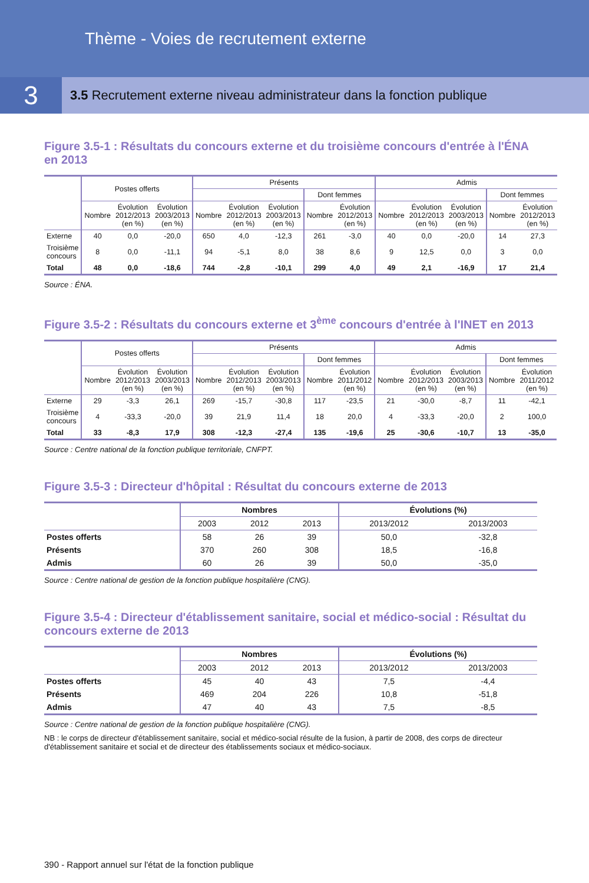Thème - Voies de recrutement externe
3
3.5 Recrutement externe niveau administrateur dans la fonction publique
Figure 3.5-1 : Résultats du concours externe et du troisième concours d'entrée à l'ÉNA en 2013
| | Postes offerts | | | Présents | | | | | Admis | | | | |
| --- | --- | --- | --- | --- | --- | --- | --- | --- | --- | --- | --- | --- | --- |
| | | | | | | | Dont femmes | | | | | Dont femmes | |
| | Nombre | Évolution 2012/2013 (en %) | Évolution 2003/2013 (en %) | Nombre | Évolution 2012/2013 (en %) | Évolution 2003/2013 (en %) | Nombre | Évolution 2012/2013 (en %) | Nombre | Évolution 2012/2013 (en %) | Évolution 2003/2013 (en %) | Nombre | Évolution 2012/2013 (en %) |
| Externe | 40 | 0,0 | -20,0 | 650 | 4,0 | -12,3 | 261 | -3,0 | 40 | 0,0 | -20,0 | 14 | 27,3 |
| Troisième concours | 8 | 0,0 | -11,1 | 94 | -5,1 | 8,0 | 38 | 8,6 | 9 | 12,5 | 0,0 | 3 | 0,0 |
| Total | 48 | 0,0 | -18,6 | 744 | -2,8 | -10,1 | 299 | 4,0 | 49 | 2,1 | -16,9 | 17 | 21,4 |
Source : ÉNA.
Figure 3.5-2 : Résultats du concours externe et 3<sup>ème</sup> concours d'entrée à l'INET en 2013
| | Postes offerts | | | Présents | | | | | Admis | | | | |
| --- | --- | --- | --- | --- | --- | --- | --- | --- | --- | --- | --- | --- | --- |
| | | | | | | | Dont femmes | | | | | Dont femmes | |
| | Nombre | Évolution 2012/2013 (en %) | Évolution 2003/2013 (en %) | Nombre | Évolution 2012/2013 (en %) | Évolution 2003/2013 (en %) | Nombre | Évolution 2011/2012 (en %) | Nombre | Évolution 2012/2013 (en %) | Évolution 2003/2013 (en %) | Nombre | Évolution 2011/2012 (en %) |
| Externe | 29 | -3,3 | 26,1 | 269 | -15,7 | -30,8 | 117 | -23,5 | 21 | -30,0 | -8,7 | 11 | -42,1 |
| Troisième concours | 4 | -33,3 | -20,0 | 39 | 21,9 | 11,4 | 18 | 20,0 | 4 | -33,3 | -20,0 | 2 | 100,0 |
| Total | 33 | -8,3 | 17,9 | 308 | -12,3 | -27,4 | 135 | -19,6 | 25 | -30,6 | -10,7 | 13 | -35,0 |
Source : Centre national de la fonction publique territoriale, CNFPT.
Figure 3.5-3 : Directeur d'hôpital : Résultat du concours externe de 2013
| | Nombres | | | Évolutions (%) | |
| --- | --- | --- | --- | --- | --- |
| | 2003 | 2012 | 2013 | 2013/2012 | 2013/2003 |
| Postes offerts | 58 | 26 | 39 | 50,0 | -32,8 |
| Présents | 370 | 260 | 308 | 18,5 | -16,8 |
| Admis | 60 | 26 | 39 | 50,0 | -35,0 |
Source : Centre national de gestion de la fonction publique hospitalière (CNG).
Figure 3.5-4 : Directeur d'établissement sanitaire, social et médico-social : Résultat du concours externe de 2013
| | Nombres | | | Évolutions (%) | |
| --- | --- | --- | --- | --- | --- |
| | 2003 | 2012 | 2013 | 2013/2012 | 2013/2003 |
| Postes offerts | 45 | 40 | 43 | 7,5 | -4,4 |
| Présents | 469 | 204 | 226 | 10,8 | -51,8 |
| Admis | 47 | 40 | 43 | 7,5 | -8,5 |
Source : Centre national de gestion de la fonction publique hospitalière (CNG).
NB : le corps de directeur d'établissement sanitaire, social et médico-social résulte de la fusion, à partir de 2008, des corps de directeur d'établissement sanitaire et social et de directeur des établissements sociaux et médico-sociaux.
390 - Rapport annuel sur l'état de la fonction publique